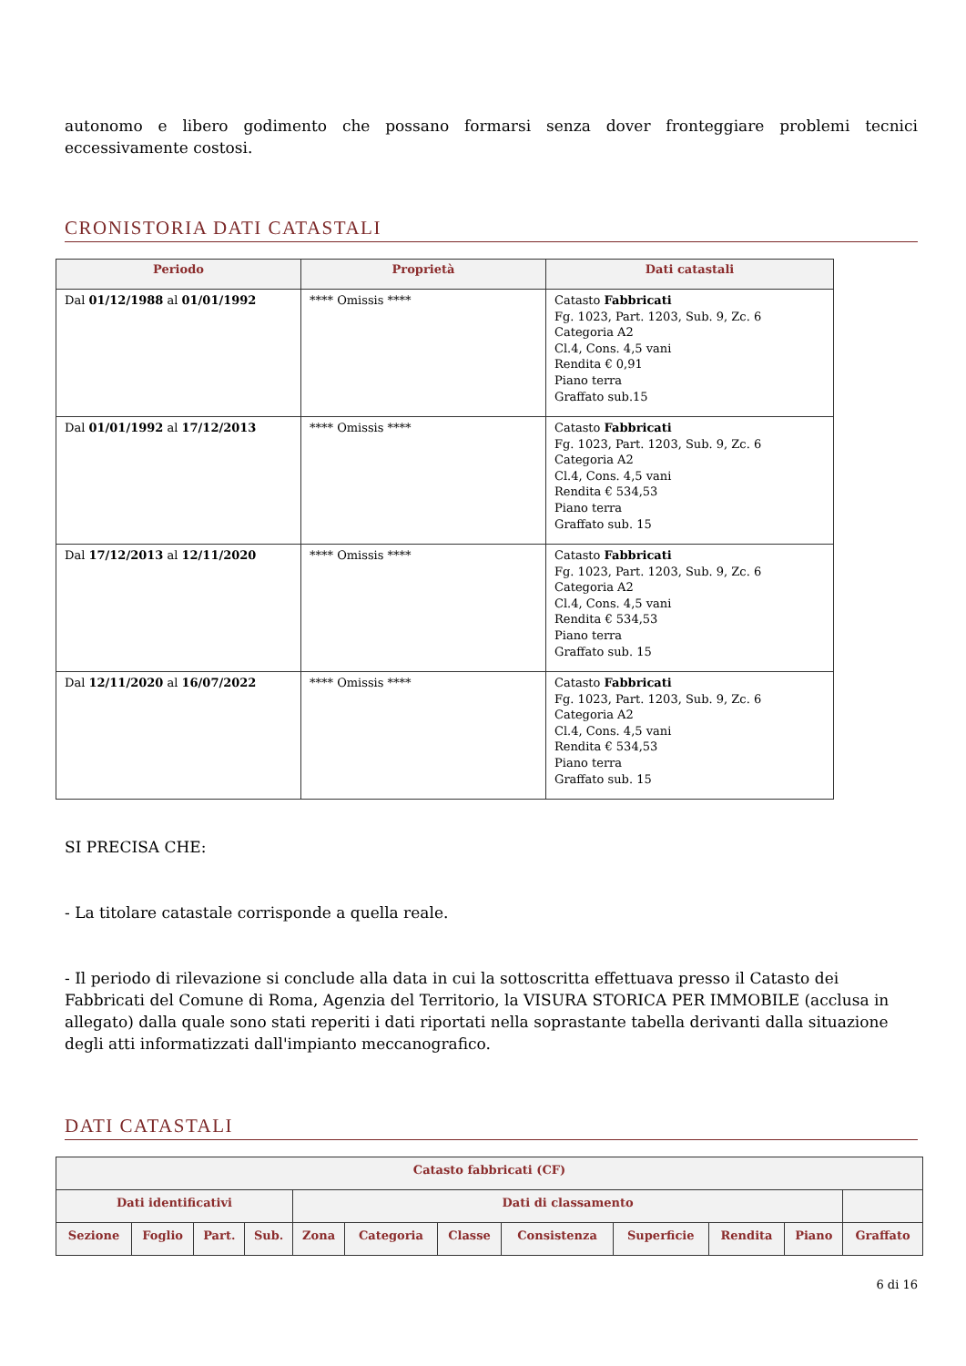autonomo e libero godimento che possano formarsi senza dover fronteggiare problemi tecnici eccessivamente costosi.
CRONISTORIA DATI CATASTALI
| Periodo | Proprietà | Dati catastali |
| --- | --- | --- |
| Dal 01/12/1988 al 01/01/1992 | **** Omissis **** | Catasto Fabbricati Fg. 1023, Part. 1203, Sub. 9, Zc. 6 Categoria A2 Cl.4, Cons. 4,5 vani Rendita € 0,91 Piano terra Graffato sub.15 |
| Dal 01/01/1992 al 17/12/2013 | **** Omissis **** | Catasto Fabbricati Fg. 1023, Part. 1203, Sub. 9, Zc. 6 Categoria A2 Cl.4, Cons. 4,5 vani Rendita € 534,53 Piano terra Graffato sub. 15 |
| Dal 17/12/2013 al 12/11/2020 | **** Omissis **** | Catasto Fabbricati Fg. 1023, Part. 1203, Sub. 9, Zc. 6 Categoria A2 Cl.4, Cons. 4,5 vani Rendita € 534,53 Piano terra Graffato sub. 15 |
| Dal 12/11/2020 al 16/07/2022 | **** Omissis **** | Catasto Fabbricati Fg. 1023, Part. 1203, Sub. 9, Zc. 6 Categoria A2 Cl.4, Cons. 4,5 vani Rendita € 534,53 Piano terra Graffato sub. 15 |
SI PRECISA CHE:
- La titolare catastale corrisponde a quella reale.
- Il periodo di rilevazione si conclude alla data in cui la sottoscritta effettuava presso il Catasto dei Fabbricati del Comune di Roma, Agenzia del Territorio, la VISURA STORICA PER IMMOBILE (acclusa in allegato) dalla quale sono stati reperiti i dati riportati nella soprastante tabella derivanti dalla situazione degli atti informatizzati dall'impianto meccanografico.
DATI CATASTALI
| Catasto fabbricati (CF) | | | | | | | | | | | |
| --- | --- | --- | --- | --- | --- | --- | --- | --- | --- | --- | --- |
| Dati identificativi | | | | Dati di classamento | | | | | | | |
| Sezione | Foglio | Part. | Sub. | Zona | Categoria | Classe | Consistenza | Superficie | Rendita | Piano | Graffato |
6 di 16